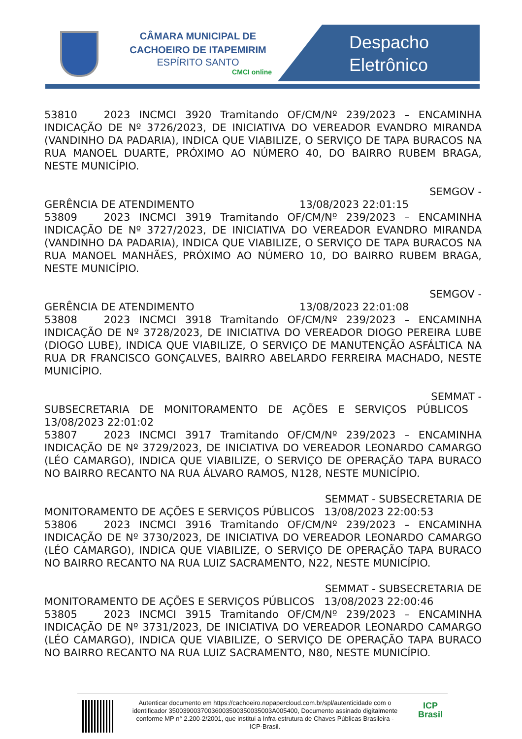CÂMARA MUNICIPAL DE
CACHOEIRO DE ITAPEMIRIM
ESPÍRITO SANTO
CMCI online
Despacho
Eletrônico
53810 2023 INCMCI 3920 Tramitando OF/CM/Nº 239/2023 – ENCAMINHA INDICAÇÃO DE Nº 3726/2023, DE INICIATIVA DO VEREADOR EVANDRO MIRANDA (VANDINHO DA PADARIA), INDICA QUE VIABILIZE, O SERVIÇO DE TAPA BURACOS NA RUA MANOEL DUARTE, PRÓXIMO AO NÚMERO 40, DO BAIRRO RUBEM BRAGA, NESTE MUNICÍPIO.
SEMGOV -
GERÊNCIA DE ATENDIMENTO 13/08/2023 22:01:15
53809 2023 INCMCI 3919 Tramitando OF/CM/Nº 239/2023 – ENCAMINHA INDICAÇÃO DE Nº 3727/2023, DE INICIATIVA DO VEREADOR EVANDRO MIRANDA (VANDINHO DA PADARIA), INDICA QUE VIABILIZE, O SERVIÇO DE TAPA BURACOS NA RUA MANOEL MANHÃES, PRÓXIMO AO NÚMERO 10, DO BAIRRO RUBEM BRAGA, NESTE MUNICÍPIO.
SEMGOV -
GERÊNCIA DE ATENDIMENTO 13/08/2023 22:01:08
53808 2023 INCMCI 3918 Tramitando OF/CM/Nº 239/2023 – ENCAMINHA INDICAÇÃO DE Nº 3728/2023, DE INICIATIVA DO VEREADOR DIOGO PEREIRA LUBE (DIOGO LUBE), INDICA QUE VIABILIZE, O SERVIÇO DE MANUTENÇÃO ASFÁLTICA NA RUA DR FRANCISCO GONÇALVES, BAIRRO ABELARDO FERREIRA MACHADO, NESTE MUNICÍPIO.
SEMMAT -
SUBSECRETARIA DE MONITORAMENTO DE AÇÕES E SERVIÇOS PÚBLICOS 13/08/2023 22:01:02
53807 2023 INCMCI 3917 Tramitando OF/CM/Nº 239/2023 – ENCAMINHA INDICAÇÃO DE Nº 3729/2023, DE INICIATIVA DO VEREADOR LEONARDO CAMARGO (LÉO CAMARGO), INDICA QUE VIABILIZE, O SERVIÇO DE OPERAÇÃO TAPA BURACO NO BAIRRO RECANTO NA RUA ÁLVARO RAMOS, N128, NESTE MUNICÍPIO.
SEMMAT - SUBSECRETARIA DE
MONITORAMENTO DE AÇÕES E SERVIÇOS PÚBLICOS 13/08/2023 22:00:53
53806 2023 INCMCI 3916 Tramitando OF/CM/Nº 239/2023 – ENCAMINHA INDICAÇÃO DE Nº 3730/2023, DE INICIATIVA DO VEREADOR LEONARDO CAMARGO (LÉO CAMARGO), INDICA QUE VIABILIZE, O SERVIÇO DE OPERAÇÃO TAPA BURACO NO BAIRRO RECANTO NA RUA LUIZ SACRAMENTO, N22, NESTE MUNICÍPIO.
SEMMAT - SUBSECRETARIA DE
MONITORAMENTO DE AÇÕES E SERVIÇOS PÚBLICOS 13/08/2023 22:00:46
53805 2023 INCMCI 3915 Tramitando OF/CM/Nº 239/2023 – ENCAMINHA INDICAÇÃO DE Nº 3731/2023, DE INICIATIVA DO VEREADOR LEONARDO CAMARGO (LÉO CAMARGO), INDICA QUE VIABILIZE, O SERVIÇO DE OPERAÇÃO TAPA BURACO NO BAIRRO RECANTO NA RUA LUIZ SACRAMENTO, N80, NESTE MUNICÍPIO.
Autenticar documento em https://cachoeiro.nopapercloud.com.br/spl/autenticidade com o identificador 35003900370036003500350035003A005400, Documento assinado digitalmente conforme MP n° 2.200-2/2001, que institui a Infra-estrutura de Chaves Públicas Brasileira - ICP-Brasil.
ICP
Brasil